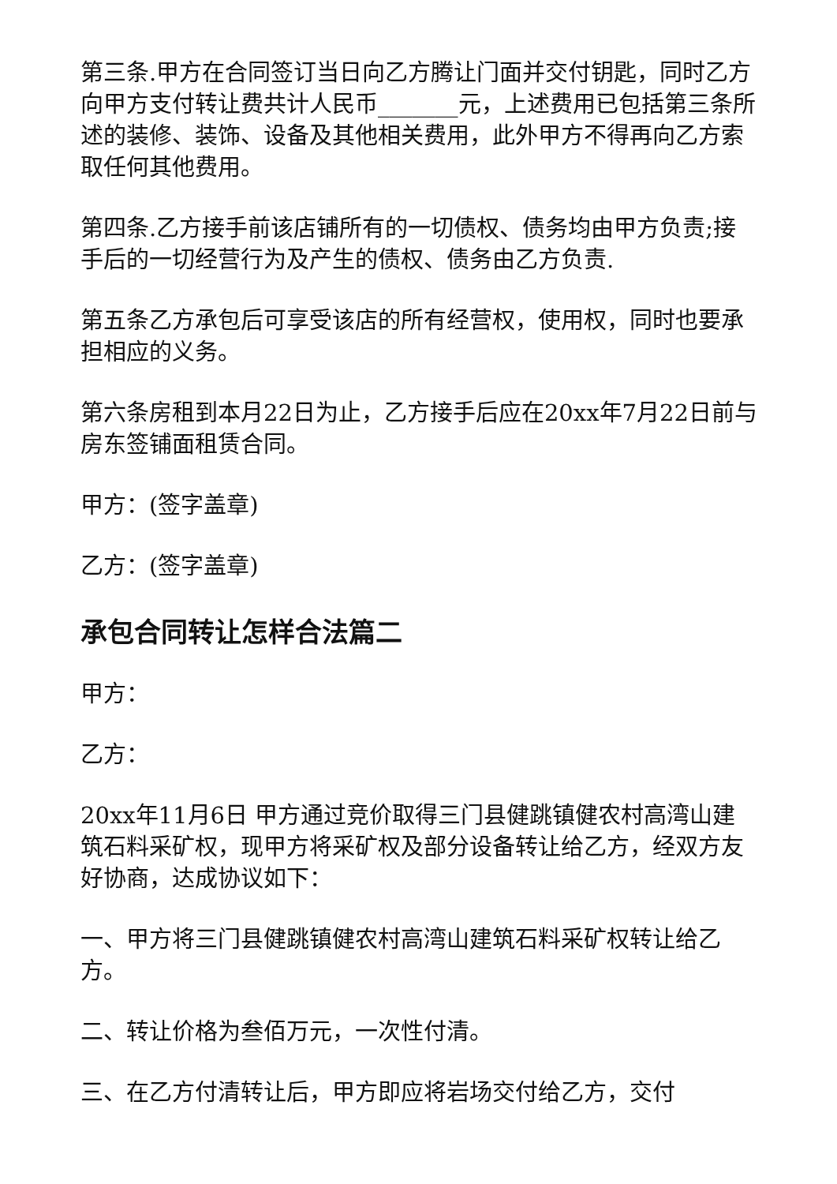第三条.甲方在合同签订当日向乙方腾让门面并交付钥匙，同时乙方向甲方支付转让费共计人民币_______元，上述费用已包括第三条所述的装修、装饰、设备及其他相关费用，此外甲方不得再向乙方索取任何其他费用。
第四条.乙方接手前该店铺所有的一切债权、债务均由甲方负责;接手后的一切经营行为及产生的债权、债务由乙方负责.
第五条乙方承包后可享受该店的所有经营权，使用权，同时也要承担相应的义务。
第六条房租到本月22日为止，乙方接手后应在20xx年7月22日前与房东签铺面租赁合同。
甲方：(签字盖章)
乙方：(签字盖章)
承包合同转让怎样合法篇二
甲方：
乙方：
20xx年11月6日 甲方通过竞价取得三门县健跳镇健农村高湾山建筑石料采矿权，现甲方将采矿权及部分设备转让给乙方，经双方友好协商，达成协议如下：
一、甲方将三门县健跳镇健农村高湾山建筑石料采矿权转让给乙方。
二、转让价格为叁佰万元，一次性付清。
三、在乙方付清转让后，甲方即应将岩场交付给乙方，交付